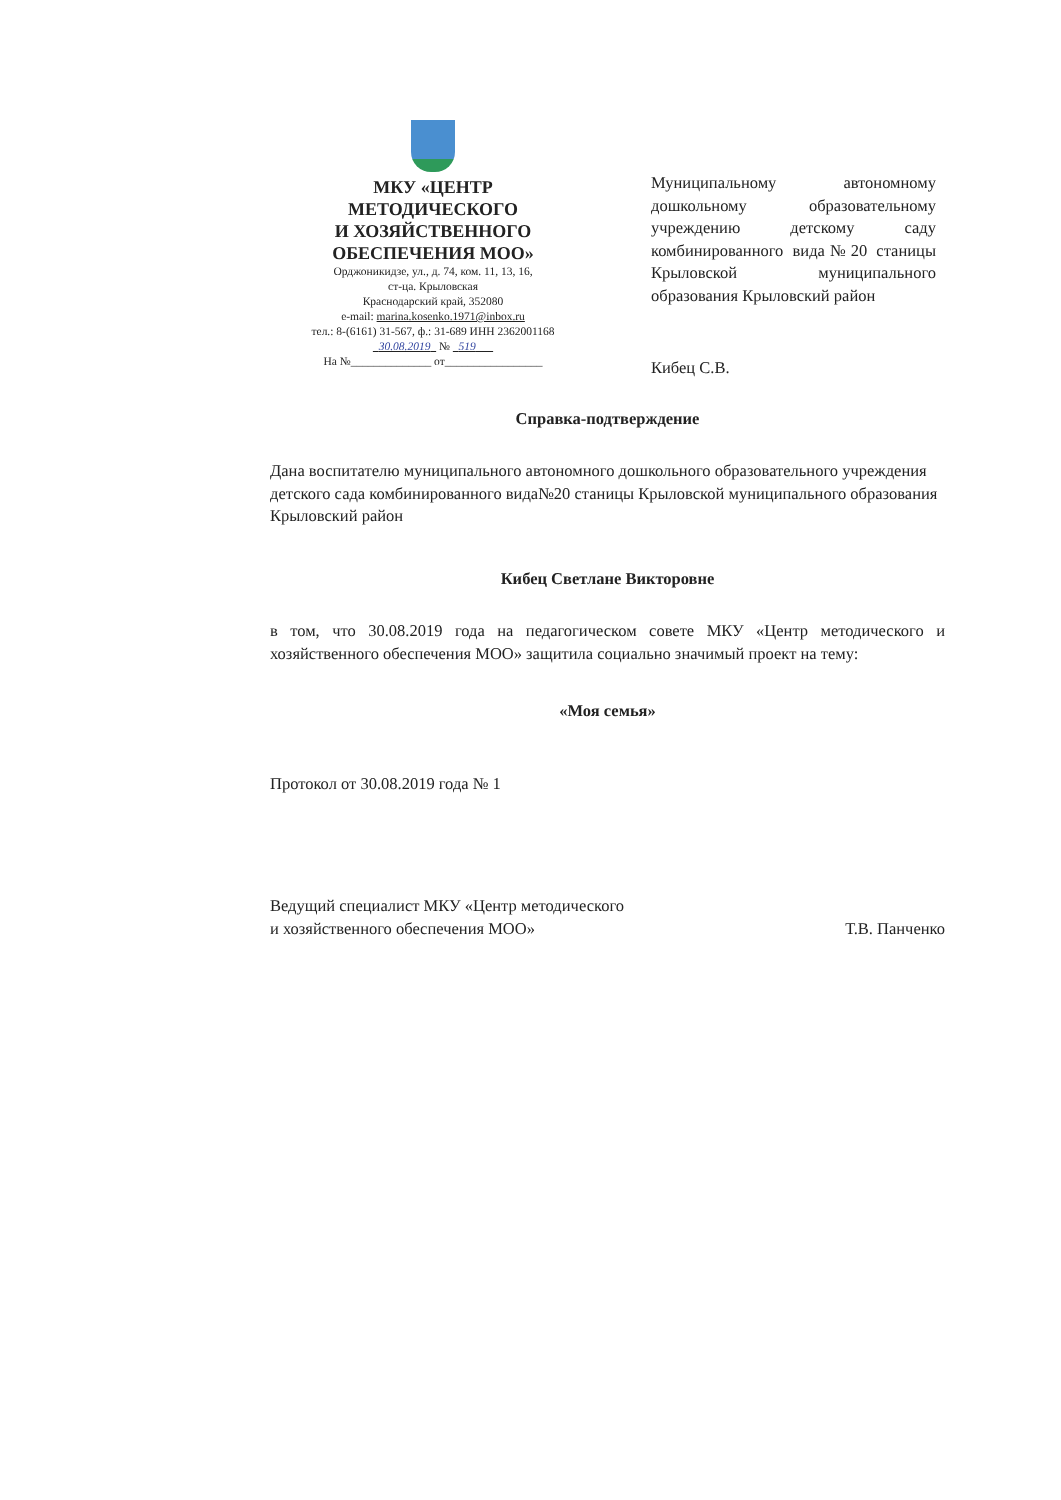МКУ «ЦЕНТР
МЕТОДИЧЕСКОГО
И ХОЗЯЙСТВЕННОГО
ОБЕСПЕЧЕНИЯ МОО»
Орджоникидзе, ул., д. 74, ком. 11, 13, 16,
ст-ца. Крыловская
Краснодарский край, 352080
e-mail: marina.kosenko.1971@inbox.ru
тел.: 8-(6161) 31-567, ф.: 31-689 ИНН 2362001168
30.08.2019 № 519
На №______________ от_________________
Муниципальному автономному дошкольному образовательному учреждению детскому саду комбинированного вида№20 станицы Крыловской муниципального образования Крыловский район
Кибец С.В.
Справка-подтверждение
Дана воспитателю муниципального автономного дошкольного образовательного учреждения детского сада комбинированного вида№20 станицы Крыловской муниципального образования Крыловский район
Кибец Светлане Викторовне
в том, что 30.08.2019 года на педагогическом совете МКУ «Центр методического и хозяйственного обеспечения МОО» защитила социально значимый проект на тему:
«Моя семья»
Протокол от 30.08.2019 года № 1
Ведущий специалист МКУ «Центр методического
и хозяйственного обеспечения МОО»
Т.В. Панченко